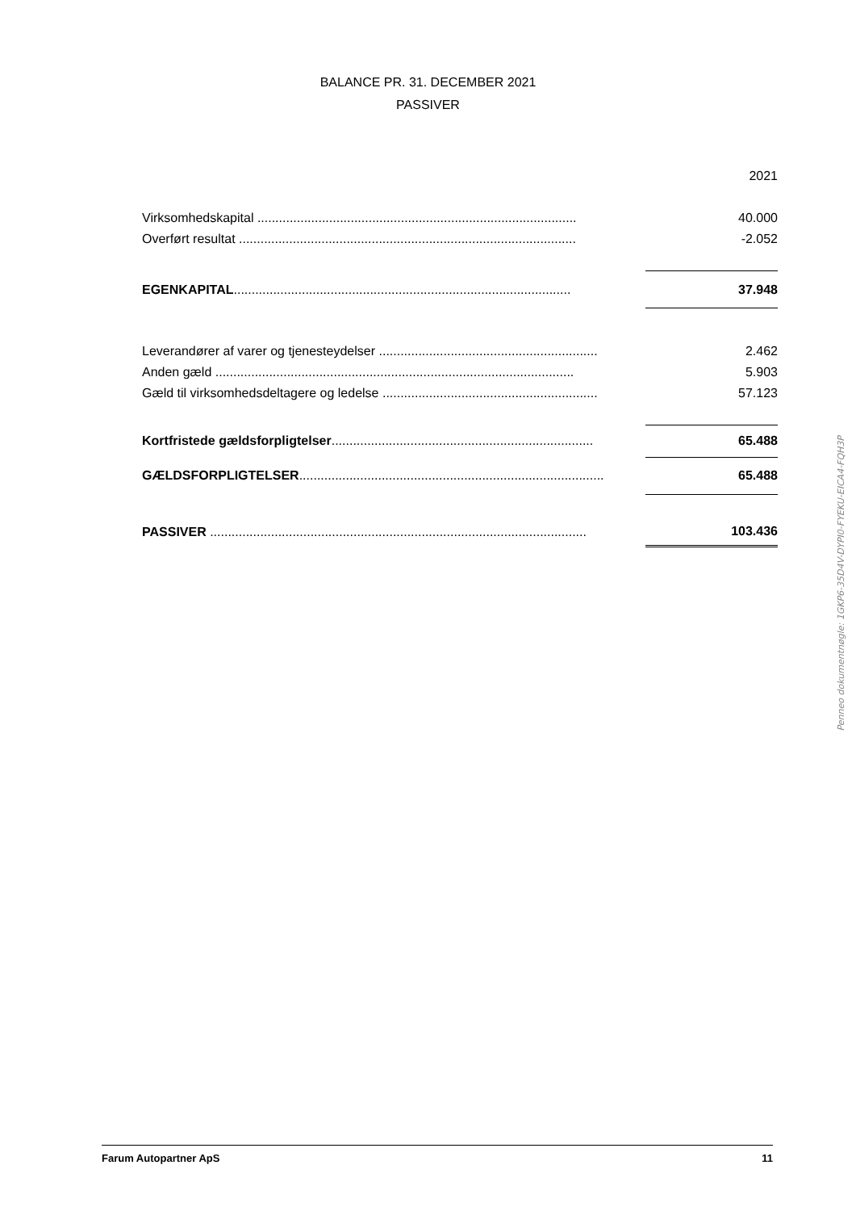BALANCE PR. 31. DECEMBER 2021
PASSIVER
| | 2021 |
| Virksomhedskapital ......................................................................................... | 40.000 |
| Overført resultat .............................................................................................. | -2.052 |
| EGENKAPITAL .............................................................................................. | 37.948 |
| Leverandører af varer og tjenesteydelser ............................................................. | 2.462 |
| Anden gæld .................................................................................................... | 5.903 |
| Gæld til virksomhedsdeltagere og ledelse ............................................................ | 57.123 |
| Kortfristede gældsforpligtelser ......................................................................... | 65.488 |
| GÆLDSFORPLIGTELSER ..................................................................................... | 65.488 |
| PASSIVER ......................................................................................................... | 103.436 |
Penneo dokumentnøgle: 1GKP6-35D4V-DYPI0-FYEKU-EICA4-FQH3P
Farum Autopartner ApS 11